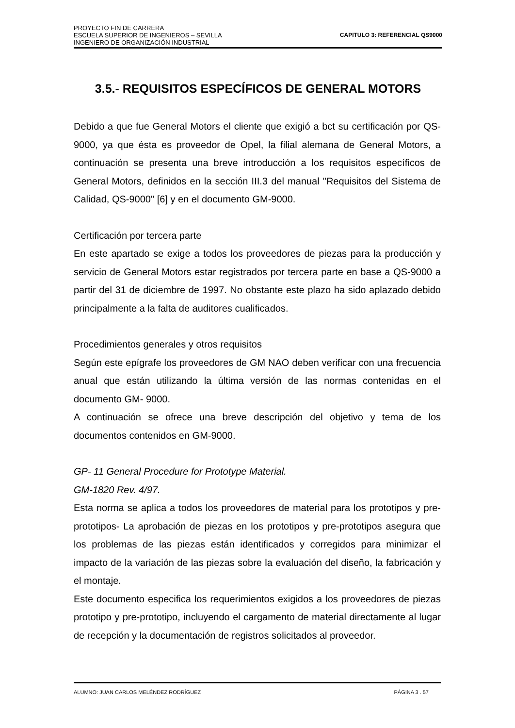PROYECTO FIN DE CARRERA
ESCUELA SUPERIOR DE INGENIEROS – SEVILLA
INGENIERO DE ORGANIZACIÓN INDUSTRIAL
CAPITULO 3: REFERENCIAL QS9000
3.5.- REQUISITOS ESPECÍFICOS DE GENERAL MOTORS
Debido a que fue General Motors el cliente que exigió a bct su certificación por QS-9000, ya que ésta es proveedor de Opel, la filial alemana de General Motors, a continuación se presenta una breve introducción a los requisitos específicos de General Motors, definidos en la sección III.3 del manual "Requisitos del Sistema de Calidad, QS-9000" [6] y en el documento GM-9000.
Certificación por tercera parte
En este apartado se exige a todos los proveedores de piezas para la producción y servicio de General Motors estar registrados por tercera parte en base a QS-9000 a partir del 31 de diciembre de 1997. No obstante este plazo ha sido aplazado debido principalmente a la falta de auditores cualificados.
Procedimientos generales y otros requisitos
Según este epígrafe los proveedores de GM NAO deben verificar con una frecuencia anual que están utilizando la última versión de las normas contenidas en el documento GM- 9000.
A continuación se ofrece una breve descripción del objetivo y tema de los documentos contenidos en GM-9000.
GP- 11 General Procedure for Prototype Material.
GM-1820 Rev. 4/97.
Esta norma se aplica a todos los proveedores de material para los prototipos y pre-prototipos- La aprobación de piezas en los prototipos y pre-prototipos asegura que los problemas de las piezas están identificados y corregidos para minimizar el impacto de la variación de las piezas sobre la evaluación del diseño, la fabricación y el montaje.
Este documento especifica los requerimientos exigidos a los proveedores de piezas prototipo y pre-prototipo, incluyendo el cargamento de material directamente al lugar de recepción y la documentación de registros solicitados al proveedor.
ALUMNO: JUAN CARLOS MELÉNDEZ RODRÍGUEZ PÁGINA 3 . 57